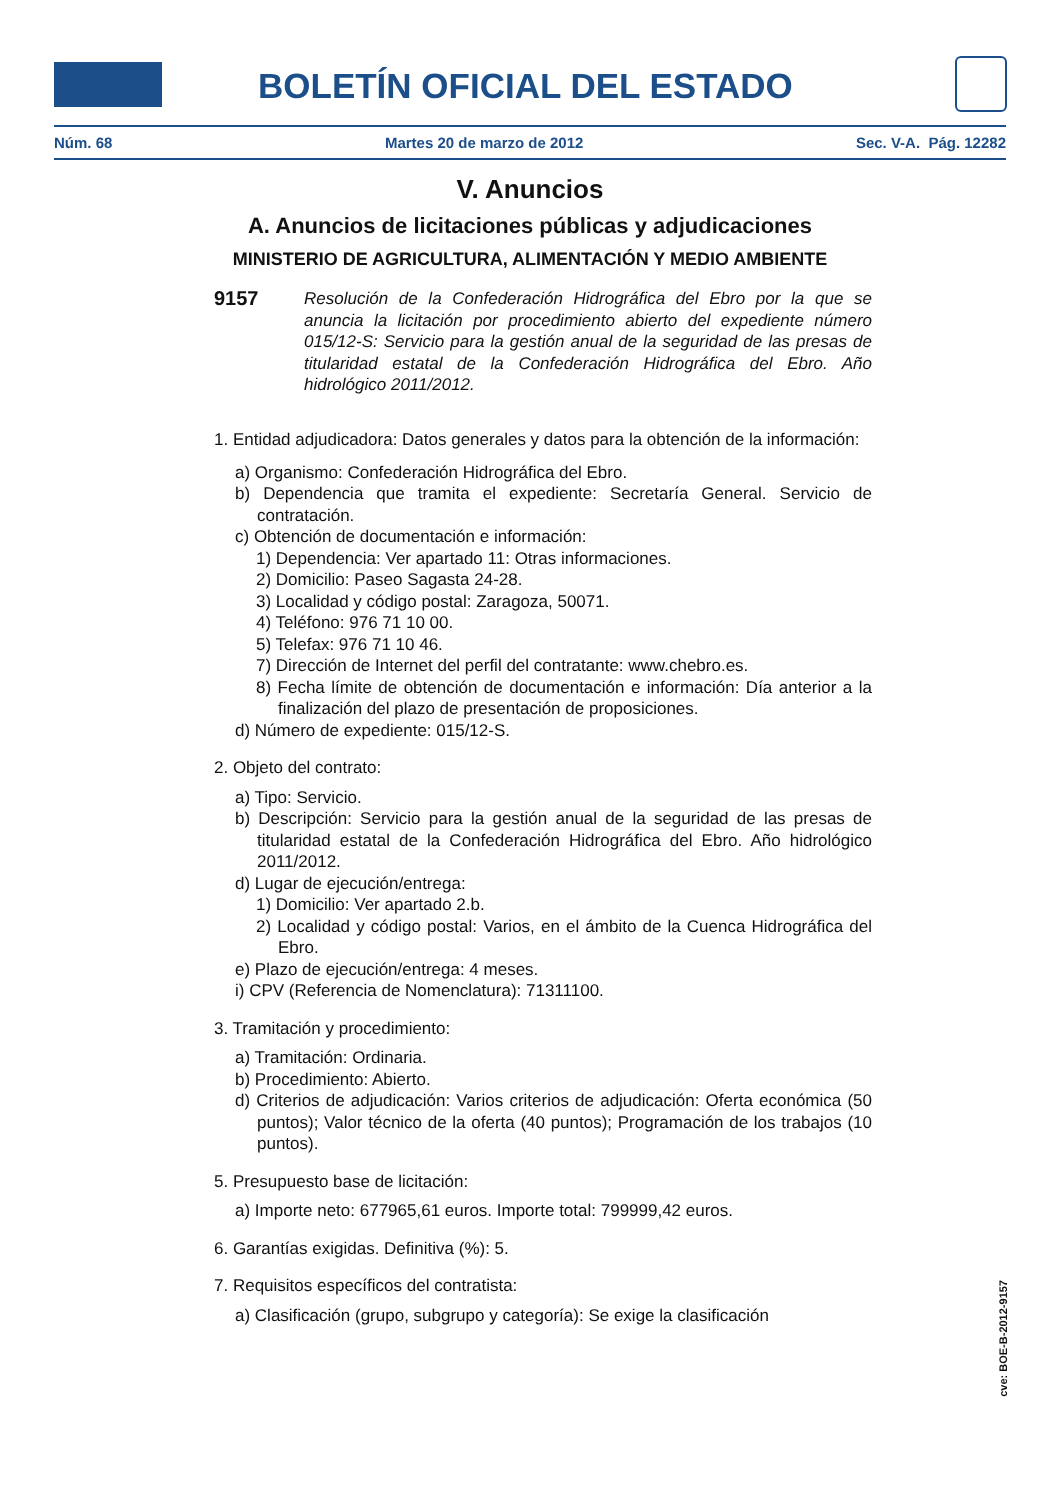BOLETÍN OFICIAL DEL ESTADO
Núm. 68 Martes 20 de marzo de 2012 Sec. V-A. Pág. 12282
V. Anuncios
A. Anuncios de licitaciones públicas y adjudicaciones
MINISTERIO DE AGRICULTURA, ALIMENTACIÓN Y MEDIO AMBIENTE
9157
Resolución de la Confederación Hidrográfica del Ebro por la que se anuncia la licitación por procedimiento abierto del expediente número 015/12-S: Servicio para la gestión anual de la seguridad de las presas de titularidad estatal de la Confederación Hidrográfica del Ebro. Año hidrológico 2011/2012.
1. Entidad adjudicadora: Datos generales y datos para la obtención de la información:
a) Organismo: Confederación Hidrográfica del Ebro.
b) Dependencia que tramita el expediente: Secretaría General. Servicio de contratación.
c) Obtención de documentación e información:
1) Dependencia: Ver apartado 11: Otras informaciones.
2) Domicilio: Paseo Sagasta 24-28.
3) Localidad y código postal: Zaragoza, 50071.
4) Teléfono: 976 71 10 00.
5) Telefax: 976 71 10 46.
7) Dirección de Internet del perfil del contratante: www.chebro.es.
8) Fecha límite de obtención de documentación e información: Día anterior a la finalización del plazo de presentación de proposiciones.
d) Número de expediente: 015/12-S.
2. Objeto del contrato:
a) Tipo: Servicio.
b) Descripción: Servicio para la gestión anual de la seguridad de las presas de titularidad estatal de la Confederación Hidrográfica del Ebro. Año hidrológico 2011/2012.
d) Lugar de ejecución/entrega:
1) Domicilio: Ver apartado 2.b.
2) Localidad y código postal: Varios, en el ámbito de la Cuenca Hidrográfica del Ebro.
e) Plazo de ejecución/entrega: 4 meses.
i) CPV (Referencia de Nomenclatura): 71311100.
3. Tramitación y procedimiento:
a) Tramitación: Ordinaria.
b) Procedimiento: Abierto.
d) Criterios de adjudicación: Varios criterios de adjudicación: Oferta económica (50 puntos); Valor técnico de la oferta (40 puntos); Programación de los trabajos (10 puntos).
5. Presupuesto base de licitación:
a) Importe neto: 677965,61 euros. Importe total: 799999,42 euros.
6. Garantías exigidas. Definitiva (%): 5.
7. Requisitos específicos del contratista:
a) Clasificación (grupo, subgrupo y categoría): Se exige la clasificación
cve: BOE-B-2012-9157